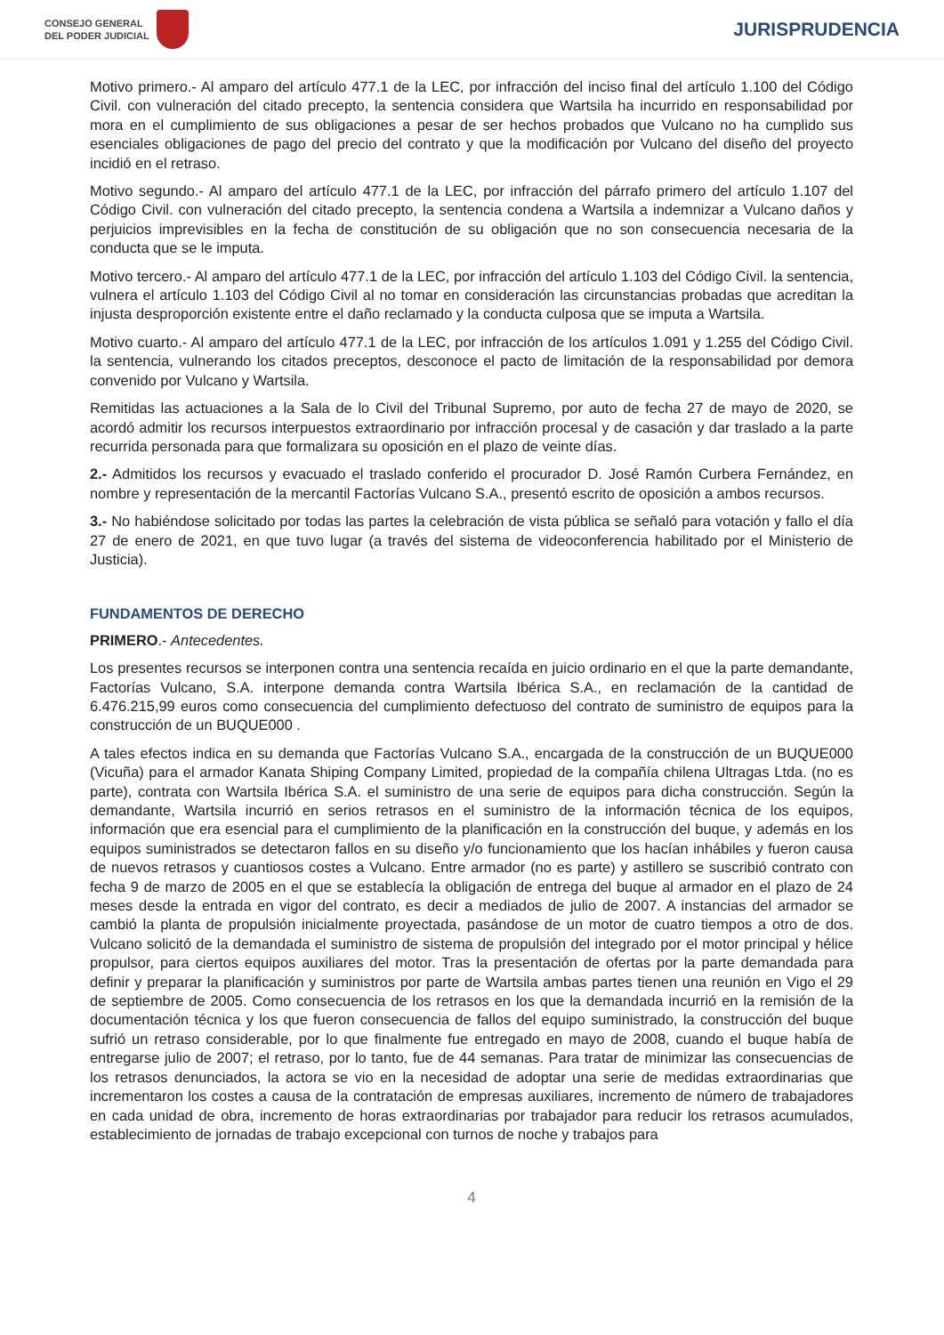CONSEJO GENERAL
DEL PODER JUDICIAL
JURISPRUDENCIA
Motivo primero.- Al amparo del artículo 477.1 de la LEC, por infracción del inciso final del artículo 1.100 del Código Civil. con vulneración del citado precepto, la sentencia considera que Wartsila ha incurrido en responsabilidad por mora en el cumplimiento de sus obligaciones a pesar de ser hechos probados que Vulcano no ha cumplido sus esenciales obligaciones de pago del precio del contrato y que la modificación por Vulcano del diseño del proyecto incidió en el retraso.
Motivo segundo.- Al amparo del artículo 477.1 de la LEC, por infracción del párrafo primero del artículo 1.107 del Código Civil. con vulneración del citado precepto, la sentencia condena a Wartsila a indemnizar a Vulcano daños y perjuicios imprevisibles en la fecha de constitución de su obligación que no son consecuencia necesaria de la conducta que se le imputa.
Motivo tercero.- Al amparo del artículo 477.1 de la LEC, por infracción del artículo 1.103 del Código Civil. la sentencia, vulnera el artículo 1.103 del Código Civil al no tomar en consideración las circunstancias probadas que acreditan la injusta desproporción existente entre el daño reclamado y la conducta culposa que se imputa a Wartsila.
Motivo cuarto.- Al amparo del artículo 477.1 de la LEC, por infracción de los artículos 1.091 y 1.255 del Código Civil. la sentencia, vulnerando los citados preceptos, desconoce el pacto de limitación de la responsabilidad por demora convenido por Vulcano y Wartsila.
Remitidas las actuaciones a la Sala de lo Civil del Tribunal Supremo, por auto de fecha 27 de mayo de 2020, se acordó admitir los recursos interpuestos extraordinario por infracción procesal y de casación y dar traslado a la parte recurrida personada para que formalizara su oposición en el plazo de veinte días.
2.- Admitidos los recursos y evacuado el traslado conferido el procurador D. José Ramón Curbera Fernández, en nombre y representación de la mercantil Factorías Vulcano S.A., presentó escrito de oposición a ambos recursos.
3.- No habiéndose solicitado por todas las partes la celebración de vista pública se señaló para votación y fallo el día 27 de enero de 2021, en que tuvo lugar (a través del sistema de videoconferencia habilitado por el Ministerio de Justicia).
FUNDAMENTOS DE DERECHO
PRIMERO.- Antecedentes.
Los presentes recursos se interponen contra una sentencia recaída en juicio ordinario en el que la parte demandante, Factorías Vulcano, S.A. interpone demanda contra Wartsila Ibérica S.A., en reclamación de la cantidad de 6.476.215,99 euros como consecuencia del cumplimiento defectuoso del contrato de suministro de equipos para la construcción de un BUQUE000 .
A tales efectos indica en su demanda que Factorías Vulcano S.A., encargada de la construcción de un BUQUE000 (Vicuña) para el armador Kanata Shiping Company Limited, propiedad de la compañía chilena Ultragas Ltda. (no es parte), contrata con Wartsila Ibérica S.A. el suministro de una serie de equipos para dicha construcción. Según la demandante, Wartsila incurrió en serios retrasos en el suministro de la información técnica de los equipos, información que era esencial para el cumplimiento de la planificación en la construcción del buque, y además en los equipos suministrados se detectaron fallos en su diseño y/o funcionamiento que los hacían inhábiles y fueron causa de nuevos retrasos y cuantiosos costes a Vulcano. Entre armador (no es parte) y astillero se suscribió contrato con fecha 9 de marzo de 2005 en el que se establecía la obligación de entrega del buque al armador en el plazo de 24 meses desde la entrada en vigor del contrato, es decir a mediados de julio de 2007. A instancias del armador se cambió la planta de propulsión inicialmente proyectada, pasándose de un motor de cuatro tiempos a otro de dos. Vulcano solicitó de la demandada el suministro de sistema de propulsión del integrado por el motor principal y hélice propulsor, para ciertos equipos auxiliares del motor. Tras la presentación de ofertas por la parte demandada para definir y preparar la planificación y suministros por parte de Wartsila ambas partes tienen una reunión en Vigo el 29 de septiembre de 2005. Como consecuencia de los retrasos en los que la demandada incurrió en la remisión de la documentación técnica y los que fueron consecuencia de fallos del equipo suministrado, la construcción del buque sufrió un retraso considerable, por lo que finalmente fue entregado en mayo de 2008, cuando el buque había de entregarse julio de 2007; el retraso, por lo tanto, fue de 44 semanas. Para tratar de minimizar las consecuencias de los retrasos denunciados, la actora se vio en la necesidad de adoptar una serie de medidas extraordinarias que incrementaron los costes a causa de la contratación de empresas auxiliares, incremento de número de trabajadores en cada unidad de obra, incremento de horas extraordinarias por trabajador para reducir los retrasos acumulados, establecimiento de jornadas de trabajo excepcional con turnos de noche y trabajos para
4